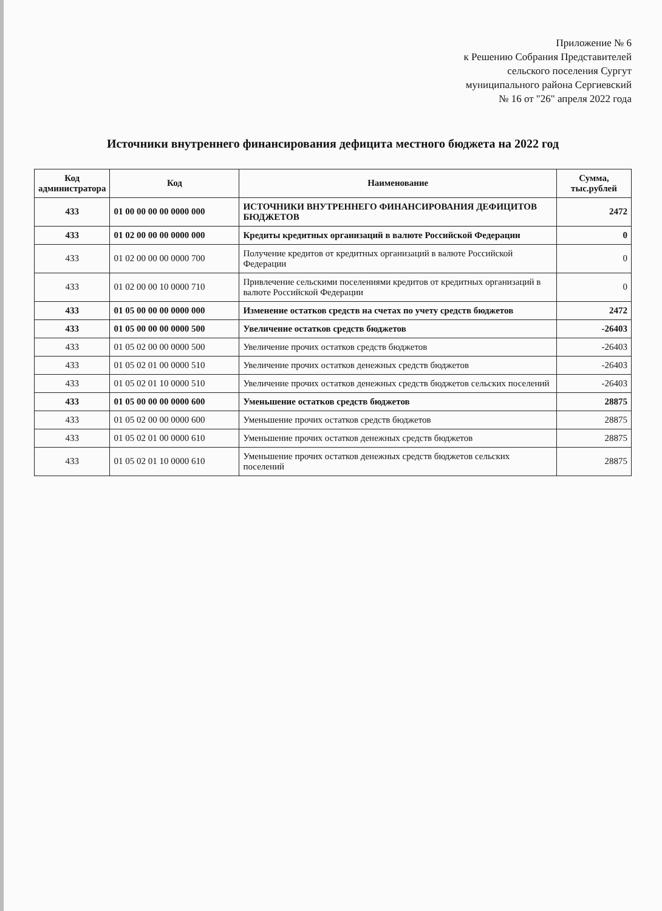Приложение № 6
к Решению Собрания Представителей
сельского поселения Сургут
муниципального района Сергиевский
№ 16 от "26" апреля 2022 года
Источники внутреннего финансирования дефицита местного бюджета на 2022 год
| Код администратора | Код | Наименование | Сумма, тыс.рублей |
| --- | --- | --- | --- |
| 433 | 01 00 00 00 00 0000 000 | ИСТОЧНИКИ ВНУТРЕННЕГО ФИНАНСИРОВАНИЯ ДЕФИЦИТОВ БЮДЖЕТОВ | 2472 |
| 433 | 01 02 00 00 00 0000 000 | Кредиты кредитных организаций в валюте Российской Федерации | 0 |
| 433 | 01 02 00 00 00 0000 700 | Получение кредитов от кредитных организаций в валюте Российской Федерации | 0 |
| 433 | 01 02 00 00 10 0000 710 | Привлечение сельскими поселениями кредитов от кредитных организаций в валюте Российской Федерации | 0 |
| 433 | 01 05 00 00 00 0000 000 | Изменение остатков средств на счетах по учету средств бюджетов | 2472 |
| 433 | 01 05 00 00 00 0000 500 | Увеличение остатков средств бюджетов | -26403 |
| 433 | 01 05 02 00 00 0000 500 | Увеличение прочих остатков средств бюджетов | -26403 |
| 433 | 01 05 02 01 00 0000 510 | Увеличение прочих остатков денежных средств бюджетов | -26403 |
| 433 | 01 05 02 01 10 0000 510 | Увеличение прочих остатков денежных средств бюджетов сельских поселений | -26403 |
| 433 | 01 05 00 00 00 0000 600 | Уменьшение остатков средств бюджетов | 28875 |
| 433 | 01 05 02 00 00 0000 600 | Уменьшение прочих остатков средств бюджетов | 28875 |
| 433 | 01 05 02 01 00 0000 610 | Уменьшение прочих остатков денежных средств бюджетов | 28875 |
| 433 | 01 05 02 01 10 0000 610 | Уменьшение прочих остатков денежных средств бюджетов сельских поселений | 28875 |